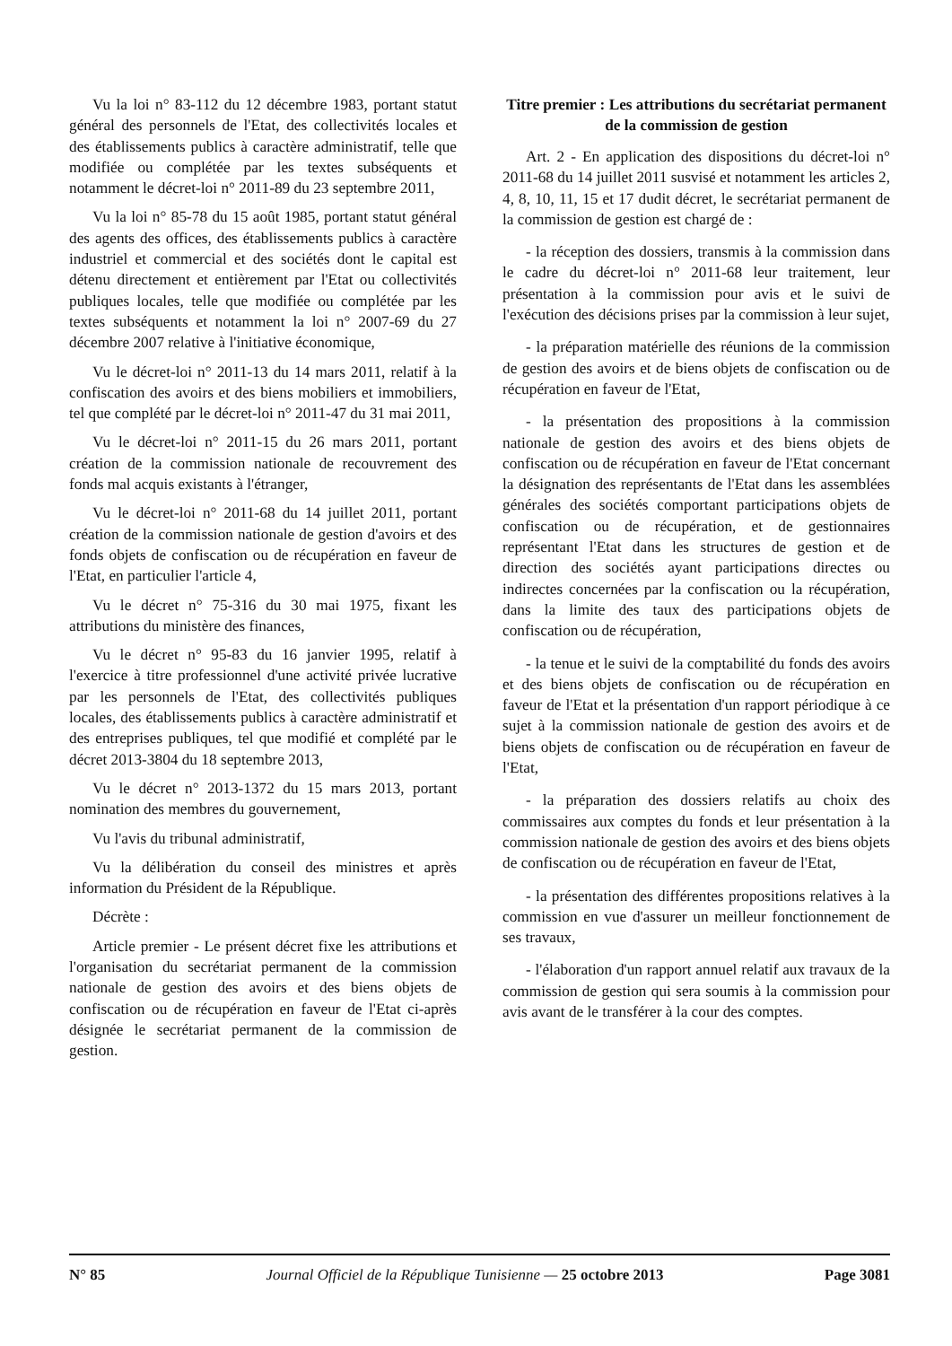Vu la loi n° 83-112 du 12 décembre 1983, portant statut général des personnels de l'Etat, des collectivités locales et des établissements publics à caractère administratif, telle que modifiée ou complétée par les textes subséquents et notamment le décret-loi n° 2011-89 du 23 septembre 2011,
Vu la loi n° 85-78 du 15 août 1985, portant statut général des agents des offices, des établissements publics à caractère industriel et commercial et des sociétés dont le capital est détenu directement et entièrement par l'Etat ou collectivités publiques locales, telle que modifiée ou complétée par les textes subséquents et notamment la loi n° 2007-69 du 27 décembre 2007 relative à l'initiative économique,
Vu le décret-loi n° 2011-13 du 14 mars 2011, relatif à la confiscation des avoirs et des biens mobiliers et immobiliers, tel que complété par le décret-loi n° 2011-47 du 31 mai 2011,
Vu le décret-loi n° 2011-15 du 26 mars 2011, portant création de la commission nationale de recouvrement des fonds mal acquis existants à l'étranger,
Vu le décret-loi n° 2011-68 du 14 juillet 2011, portant création de la commission nationale de gestion d'avoirs et des fonds objets de confiscation ou de récupération en faveur de l'Etat, en particulier l'article 4,
Vu le décret n° 75-316 du 30 mai 1975, fixant les attributions du ministère des finances,
Vu le décret n° 95-83 du 16 janvier 1995, relatif à l'exercice à titre professionnel d'une activité privée lucrative par les personnels de l'Etat, des collectivités publiques locales, des établissements publics à caractère administratif et des entreprises publiques, tel que modifié et complété par le décret 2013-3804 du 18 septembre 2013,
Vu le décret n° 2013-1372 du 15 mars 2013, portant nomination des membres du gouvernement,
Vu l'avis du tribunal administratif,
Vu la délibération du conseil des ministres et après information du Président de la République.
Décrète :
Article premier - Le présent décret fixe les attributions et l'organisation du secrétariat permanent de la commission nationale de gestion des avoirs et des biens objets de confiscation ou de récupération en faveur de l'Etat ci-après désignée le secrétariat permanent de la commission de gestion.
Titre premier : Les attributions du secrétariat permanent de la commission de gestion
Art. 2 - En application des dispositions du décret-loi n° 2011-68 du 14 juillet 2011 susvisé et notamment les articles 2, 4, 8, 10, 11, 15 et 17 dudit décret, le secrétariat permanent de la commission de gestion est chargé de :
- la réception des dossiers, transmis à la commission dans le cadre du décret-loi n° 2011-68 leur traitement, leur présentation à la commission pour avis et le suivi de l'exécution des décisions prises par la commission à leur sujet,
- la préparation matérielle des réunions de la commission de gestion des avoirs et de biens objets de confiscation ou de récupération en faveur de l'Etat,
- la présentation des propositions à la commission nationale de gestion des avoirs et des biens objets de confiscation ou de récupération en faveur de l'Etat concernant la désignation des représentants de l'Etat dans les assemblées générales des sociétés comportant participations objets de confiscation ou de récupération, et de gestionnaires représentant l'Etat dans les structures de gestion et de direction des sociétés ayant participations directes ou indirectes concernées par la confiscation ou la récupération, dans la limite des taux des participations objets de confiscation ou de récupération,
- la tenue et le suivi de la comptabilité du fonds des avoirs et des biens objets de confiscation ou de récupération en faveur de l'Etat et la présentation d'un rapport périodique à ce sujet à la commission nationale de gestion des avoirs et de biens objets de confiscation ou de récupération en faveur de l'Etat,
- la préparation des dossiers relatifs au choix des commissaires aux comptes du fonds et leur présentation à la commission nationale de gestion des avoirs et des biens objets de confiscation ou de récupération en faveur de l'Etat,
- la présentation des différentes propositions relatives à la commission en vue d'assurer un meilleur fonctionnement de ses travaux,
- l'élaboration d'un rapport annuel relatif aux travaux de la commission de gestion qui sera soumis à la commission pour avis avant de le transférer à la cour des comptes.
N° 85 Journal Officiel de la République Tunisienne — 25 octobre 2013 Page 3081